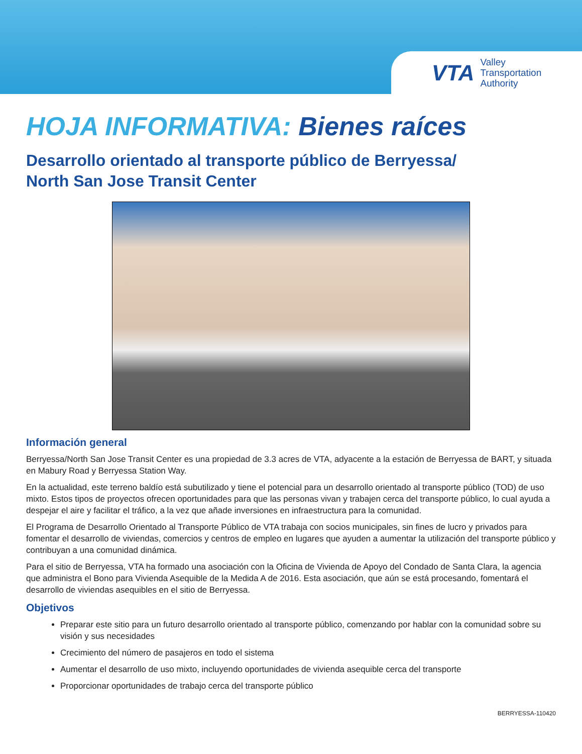VTA
Valley
Transportation
Authority
HOJA INFORMATIVA: Bienes raíces
Desarrollo orientado al transporte público de Berryessa/
North San Jose Transit Center
Información general
Berryessa/North San Jose Transit Center es una propiedad de 3.3 acres de VTA, adyacente a la estación de Berryessa de BART, y situada en Mabury Road y Berryessa Station Way.
En la actualidad, este terreno baldío está subutilizado y tiene el potencial para un desarrollo orientado al transporte público (TOD) de uso mixto. Estos tipos de proyectos ofrecen oportunidades para que las personas vivan y trabajen cerca del transporte público, lo cual ayuda a despejar el aire y facilitar el tráfico, a la vez que añade inversiones en infraestructura para la comunidad.
El Programa de Desarrollo Orientado al Transporte Público de VTA trabaja con socios municipales, sin fines de lucro y privados para fomentar el desarrollo de viviendas, comercios y centros de empleo en lugares que ayuden a aumentar la utilización del transporte público y contribuyan a una comunidad dinámica.
Para el sitio de Berryessa, VTA ha formado una asociación con la Oficina de Vivienda de Apoyo del Condado de Santa Clara, la agencia que administra el Bono para Vivienda Asequible de la Medida A de 2016. Esta asociación, que aún se está procesando, fomentará el desarrollo de viviendas asequibles en el sitio de Berryessa.
Objetivos
Preparar este sitio para un futuro desarrollo orientado al transporte público, comenzando por hablar con la comunidad sobre su visión y sus necesidades
Crecimiento del número de pasajeros en todo el sistema
Aumentar el desarrollo de uso mixto, incluyendo oportunidades de vivienda asequible cerca del transporte
Proporcionar oportunidades de trabajo cerca del transporte público
BERRYESSA-110420